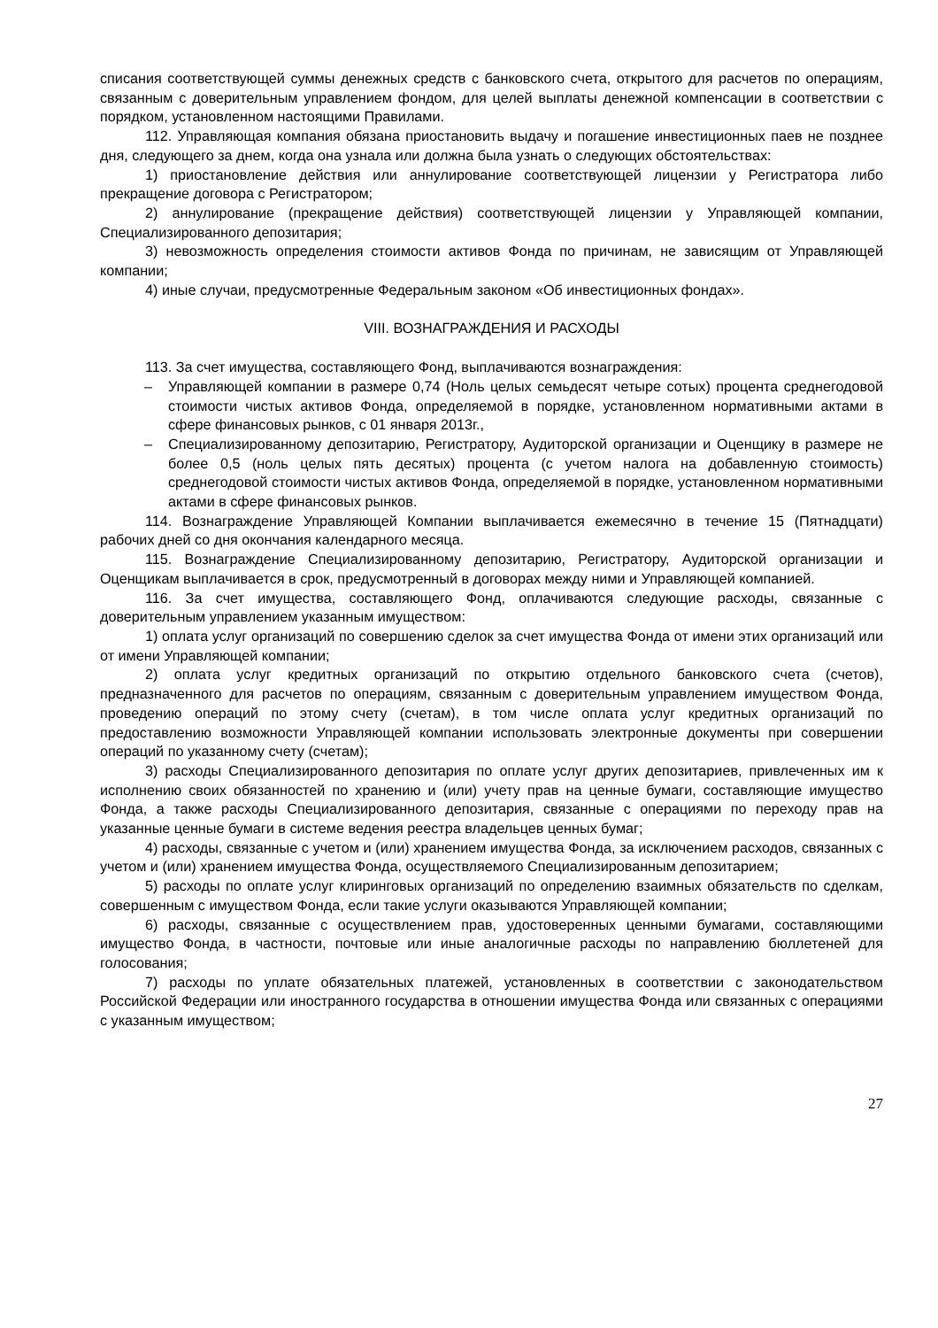списания соответствующей суммы денежных средств с банковского счета, открытого для расчетов по операциям, связанным с доверительным управлением фондом, для целей выплаты денежной компенсации в соответствии с порядком, установленном настоящими Правилами.
112. Управляющая компания обязана приостановить выдачу и погашение инвестиционных паев не позднее дня, следующего за днем, когда она узнала или должна была узнать о следующих обстоятельствах:
1) приостановление действия или аннулирование соответствующей лицензии у Регистратора либо прекращение договора с Регистратором;
2) аннулирование (прекращение действия) соответствующей лицензии у Управляющей компании, Специализированного депозитария;
3) невозможность определения стоимости активов Фонда по причинам, не зависящим от Управляющей компании;
4) иные случаи, предусмотренные Федеральным законом «Об инвестиционных фондах».
VIII. ВОЗНАГРАЖДЕНИЯ И РАСХОДЫ
113. За счет имущества, составляющего Фонд, выплачиваются вознаграждения:
– Управляющей компании в размере 0,74 (Ноль целых семьдесят четыре сотых) процента среднегодовой стоимости чистых активов Фонда, определяемой в порядке, установленном нормативными актами в сфере финансовых рынков, с 01 января 2013г.,
– Специализированному депозитарию, Регистратору, Аудиторской организации и Оценщику в размере не более 0,5 (ноль целых пять десятых) процента (с учетом налога на добавленную стоимость) среднегодовой стоимости чистых активов Фонда, определяемой в порядке, установленном нормативными актами в сфере финансовых рынков.
114. Вознаграждение Управляющей Компании выплачивается ежемесячно в течение 15 (Пятнадцати) рабочих дней со дня окончания календарного месяца.
115. Вознаграждение Специализированному депозитарию, Регистратору, Аудиторской организации и Оценщикам выплачивается в срок, предусмотренный в договорах между ними и Управляющей компанией.
116. За счет имущества, составляющего Фонд, оплачиваются следующие расходы, связанные с доверительным управлением указанным имуществом:
1) оплата услуг организаций по совершению сделок за счет имущества Фонда от имени этих организаций или от имени Управляющей компании;
2) оплата услуг кредитных организаций по открытию отдельного банковского счета (счетов), предназначенного для расчетов по операциям, связанным с доверительным управлением имуществом Фонда, проведению операций по этому счету (счетам), в том числе оплата услуг кредитных организаций по предоставлению возможности Управляющей компании использовать электронные документы при совершении операций по указанному счету (счетам);
3) расходы Специализированного депозитария по оплате услуг других депозитариев, привлеченных им к исполнению своих обязанностей по хранению и (или) учету прав на ценные бумаги, составляющие имущество Фонда, а также расходы Специализированного депозитария, связанные с операциями по переходу прав на указанные ценные бумаги в системе ведения реестра владельцев ценных бумаг;
4) расходы, связанные с учетом и (или) хранением имущества Фонда, за исключением расходов, связанных с учетом и (или) хранением имущества Фонда, осуществляемого Специализированным депозитарием;
5) расходы по оплате услуг клиринговых организаций по определению взаимных обязательств по сделкам, совершенным с имуществом Фонда, если такие услуги оказываются Управляющей компании;
6) расходы, связанные с осуществлением прав, удостоверенных ценными бумагами, составляющими имущество Фонда, в частности, почтовые или иные аналогичные расходы по направлению бюллетеней для голосования;
7) расходы по уплате обязательных платежей, установленных в соответствии с законодательством Российской Федерации или иностранного государства в отношении имущества Фонда или связанных с операциями с указанным имуществом;
27